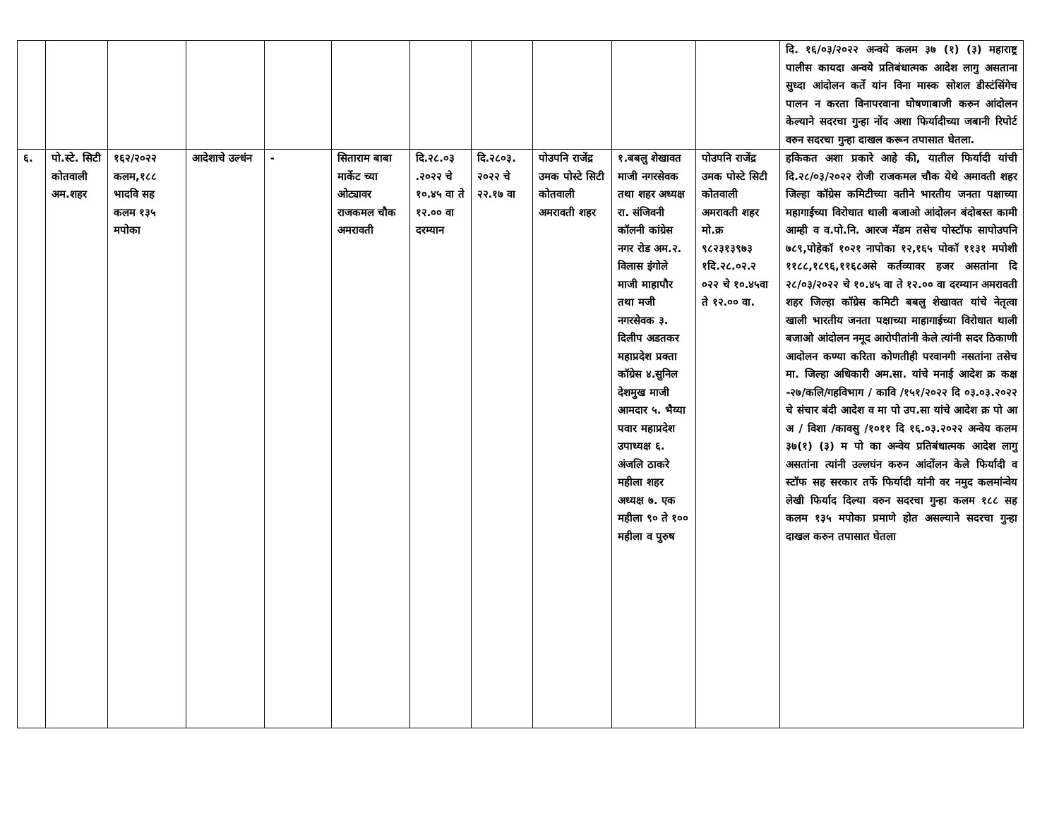| | | | | | | | | | | | दि. १६/०३/२०२२ अन्वये कलम ३७ (१) (३) महाराष्ट्र पालीस कायदा अन्वये प्रतिबंधात्मक आदेश लागु असताना सुध्दा आंदोलन कर्ते यांन विना मास्क सोशल डीस्टंसिंगेच पालन न करता विनापरवाना घोषणाबाजी करुन आंदोलन केल्याने सदरचा गुन्हा नोंद अशा फिर्यादीच्या जबानी रिपोर्ट वरुन सदरचा गुन्हा दाखल करून तपासात घेतला. |
| ६. | पो.स्टे. सिटी कोतवाली अम.शहर | १६२/२०२२ कलम,१८८ भादवि सह कलम १३५ मपोका | आदेशाचे उल्धंन | - | सिताराम बाबा मार्केट च्या ओट्यावर राजकमल चौक अमरावती | दि.२८.०३ .२०२२ चे १०.४५ वा ते १२.०० वा दरम्यान | दि.२८०३. २०२२ चे २२.१७ वा | पोउपनि राजेंद्र उमक पोस्टे सिटी कोतवाली अमरावती शहर | १.बबलु शेखावत माजी नगरसेवक तथा शहर अध्यक्ष रा. संजिवनी कॉलनी कांग्रेस नगर रोड अम.२. विलास इंगोले माजी माहापौर तथा मजी नगरसेवक ३. दिलीप अडतकर महाप्रदेश प्रक्ता कॉग्रेस ४.सुनिल देशमुख माजी आमदार ५. भैय्या पवार महाप्रदेश उपाध्यक्ष ६. अंजलि ठाकरे महीला शहर अध्यक्ष ७. एक महीला ९० ते १०० महीला व पुरुष | पोउपनि राजेंद्र उमक पोस्टे सिटी कोतवाली अमरावती शहर मो.क्र ९८२३१३९७३ १दि.२८.०२.२ ०२२ चे १०.४५वा ते १२.०० वा. | हकिकत अशा प्रकारे आहे की, यातील फिर्यादी यांची दि.२८/०३/२०२२ रोजी राजकमल चौक येथे अमावती शहर जिल्हा कॉग्रेस कमिटीच्या वतीने भारतीय जनता पक्षाच्या महागाईच्या विरोधात थाली बजाओ आंदोलन बंदोबस्त कामी आम्ही व व.पो.नि. आरज मॅडम तसेच पोस्टॉफ सापोउपनि ७८९,पोहेकॉ १०२१ नापोका १२,१६५ पोकॉ ११३१ मपोशी ११८८,१८९६,११६८असे कर्तव्यावर हजर असतांना दि २८/०३/२०२२ चे १०.४५ वा ते १२.०० वा दरम्यान अमरावती शहर जिल्हा कॉग्रेस कमिटी बबलु शेखावत यांचे नेतृत्वा खाली भारतीय जनता पक्षाच्या माहागाईच्या विरोधात थाली बजाओ आंदोलन नमूद आरोपीतांनी केले त्यांनी सदर ठिकाणी आदोलन कण्या करिता कोणतीही परवानगी नसतांना तसेच मा. जिल्हा अधिकारी अम.सा. यांचे मनाई आदेश क्र कक्ष -२७/कलि/गहविभाग / कावि /१५१/२०२२ दि ०३.०३.२०२२ चे संचार बंदी आदेश व मा पो उप.सा यांचे आदेश क्र पो आ अ / विशा /कावसु /१०११ दि १६.०३.२०२२ अन्वेय कलम ३७(१) (३) म पो का अन्वेय प्रतिबंधात्मक आदेश लागु असतांना त्यांनी उल्लघंन करुन आंदोंलन केले फिर्यादी व स्टॉफ सह सरकार तर्फे फिर्यादी यांनी वर नमुद कलमांन्वेय लेखी फिर्याद दिल्या वरुन सदरचा गुन्हा कलम १८८ सह कलम १३५ मपोका प्रमाणे होत असल्याने सदरचा गुन्हा दाखल करुन तपासात घेतला |